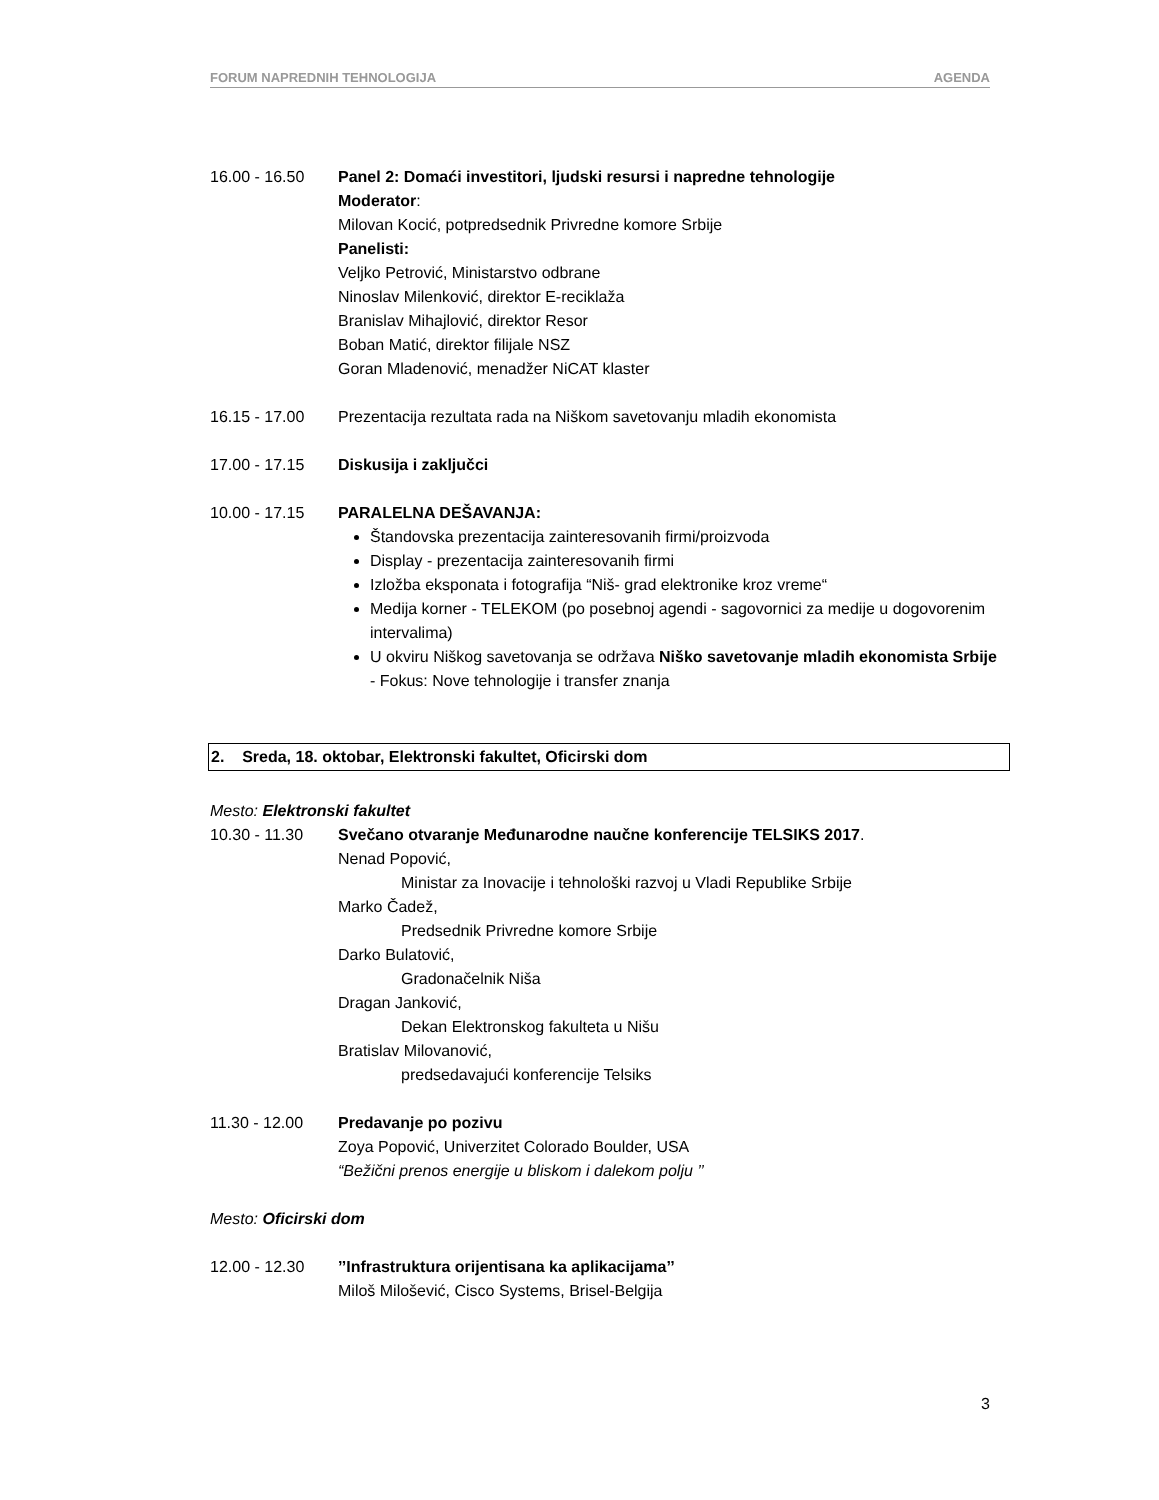FORUM NAPREDNIH TEHNOLOGIJA AGENDA
16.00 - 16.50 Panel 2: Domaći investitori, ljudski resursi i napredne tehnologije
Moderator:
Milovan Kocić, potpredsednik Privredne komore Srbije
Panelisti:
Veljko Petrović, Ministarstvo odbrane
Ninoslav Milenković, direktor E-reciklaža
Branislav Mihajlović, direktor Resor
Boban Matić, direktor filijale NSZ
Goran Mladenović, menadžer NiCAT klaster
16.15 - 17.00 Prezentacija rezultata rada na Niškom savetovanju mladih ekonomista
17.00 - 17.15 Diskusija i zaključci
10.00 - 17.15 PARALELNA DEŠAVANJA:
Štandovska prezentacija zainteresovanih firmi/proizvoda
Display - prezentacija zainteresovanih firmi
Izložba eksponata i fotografija “Niš- grad elektronike kroz vreme“
Medija korner - TELEKOM (po posebnoj agendi - sagovornici za medije u dogovorenim intervalima)
U okviru Niškog savetovanja se održava Niško savetovanje mladih ekonomista Srbije - Fokus: Nove tehnologije i transfer znanja
2. Sreda, 18. oktobar, Elektronski fakultet, Oficirski dom
Mesto: Elektronski fakultet
10.30 - 11.30 Svečano otvaranje Međunarodne naučne konferencije TELSIKS 2017.
Nenad Popović,
Ministar za Inovacije i tehnološki razvoj u Vladi Republike Srbije
Marko Čadež,
Predsednik Privredne komore Srbije
Darko Bulatović,
Gradonačelnik Niša
Dragan Janković,
Dekan Elektronskog fakulteta u Nišu
Bratislav Milovanović,
predsedavajući konferencije Telsiks
11.30 - 12.00 Predavanje po pozivu
Zoya Popović, Univerzitet Colorado Boulder, USA
“Bežični prenos energije u bliskom i dalekom polju ’’
Mesto: Oficirski dom
12.00 - 12.30 ’’Infrastruktura orijentisana ka aplikacijama’’
Miloš Milošević, Cisco Systems, Brisel-Belgija
3